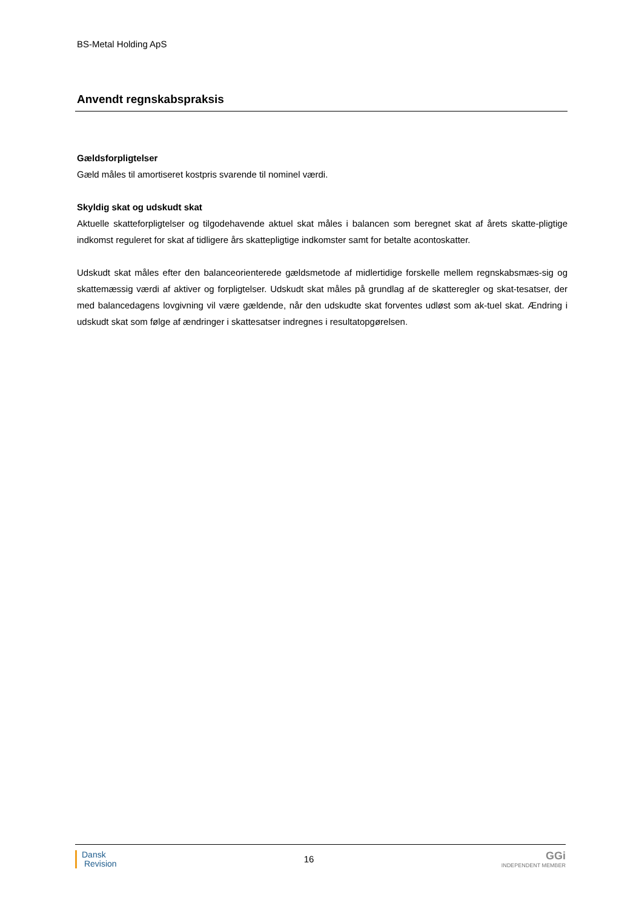BS-Metal Holding ApS
Anvendt regnskabspraksis
Gældsforpligtelser
Gæld måles til amortiseret kostpris svarende til nominel værdi.
Skyldig skat og udskudt skat
Aktuelle skatteforpligtelser og tilgodehavende aktuel skat måles i balancen som beregnet skat af årets skatte-pligtige indkomst reguleret for skat af tidligere års skattepligtige indkomster samt for betalte acontoskatter.
Udskudt skat måles efter den balanceorienterede gældsmetode af midlertidige forskelle mellem regnskabsmæs-sig og skattemæssig værdi af aktiver og forpligtelser. Udskudt skat måles på grundlag af de skatteregler og skat-tesatser, der med balancedagens lovgivning vil være gældende, når den udskudte skat forventes udløst som ak-tuel skat. Ændring i udskudt skat som følge af ændringer i skattesatser indregnes i resultatopgørelsen.
Dansk
Revision
16
GGi
INDEPENDENT MEMBER